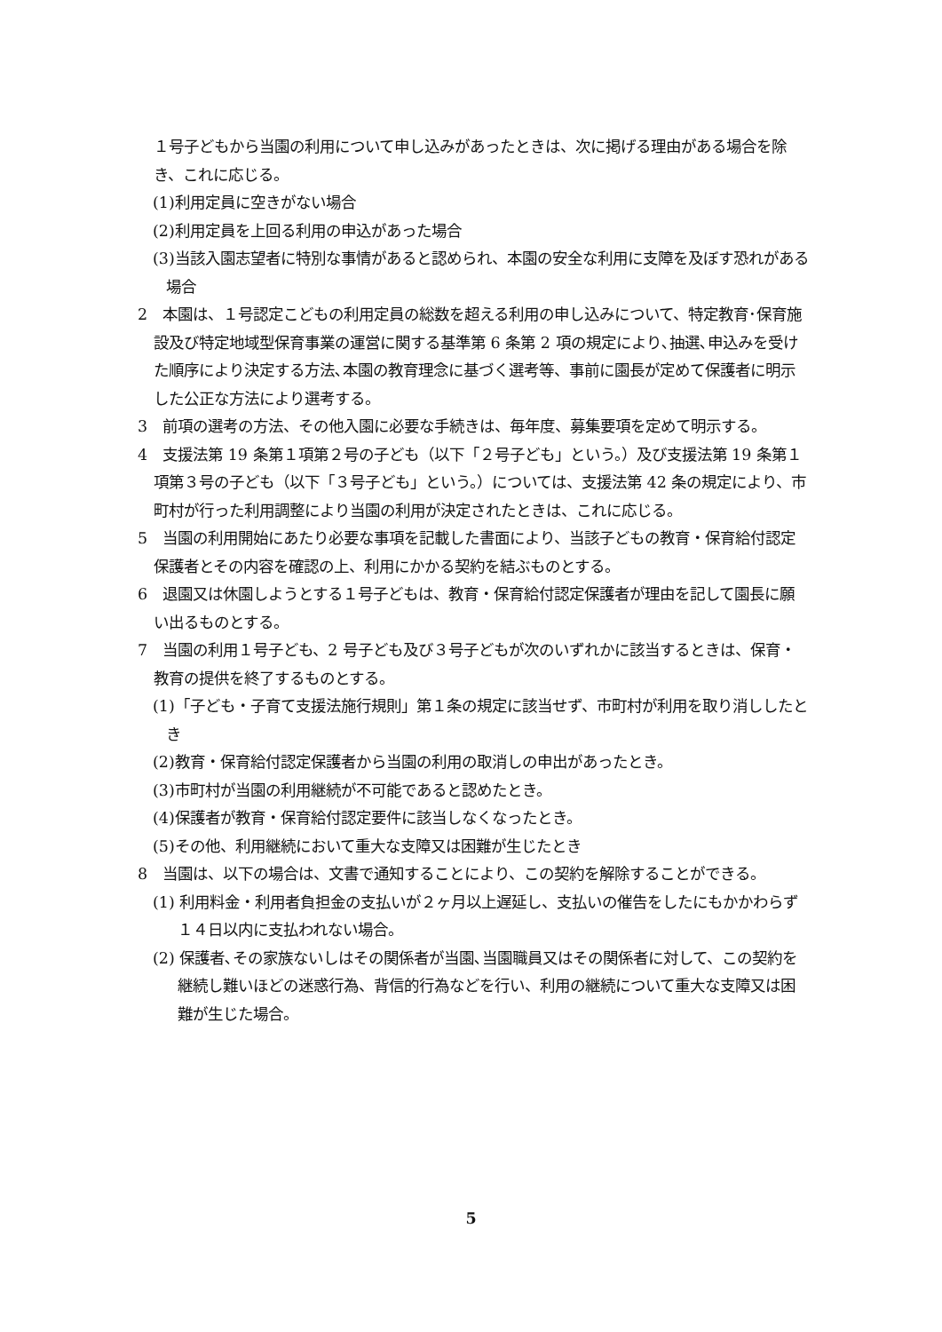１号子どもから当園の利用について申し込みがあったときは、次に掲げる理由がある場合を除き、これに応じる。
(1)利用定員に空きがない場合
(2)利用定員を上回る利用の申込があった場合
(3)当該入園志望者に特別な事情があると認められ、本園の安全な利用に支障を及ぼす恐れがある場合
2　本園は、１号認定こどもの利用定員の総数を超える利用の申し込みについて、特定教育･保育施設及び特定地域型保育事業の運営に関する基準第 6 条第 2 項の規定により､抽選､申込みを受けた順序により決定する方法､本園の教育理念に基づく選考等、事前に園長が定めて保護者に明示した公正な方法により選考する。
3　前項の選考の方法、その他入園に必要な手続きは、毎年度、募集要項を定めて明示する。
4　支援法第 19 条第１項第２号の子ども（以下「２号子ども」という。）及び支援法第 19 条第１項第３号の子ども（以下「３号子ども」という。）については、支援法第 42 条の規定により、市町村が行った利用調整により当園の利用が決定されたときは、これに応じる。
5　当園の利用開始にあたり必要な事項を記載した書面により、当該子どもの教育・保育給付認定保護者とその内容を確認の上、利用にかかる契約を結ぶものとする。
6　退園又は休園しようとする１号子どもは、教育・保育給付認定保護者が理由を記して園長に願い出るものとする。
7　当園の利用１号子ども、2 号子ども及び３号子どもが次のいずれかに該当するときは、保育・教育の提供を終了するものとする。
(1)「子ども・子育て支援法施行規則」第１条の規定に該当せず、市町村が利用を取り消ししたとき
(2)教育・保育給付認定保護者から当園の利用の取消しの申出があったとき。
(3)市町村が当園の利用継続が不可能であると認めたとき。
(4)保護者が教育・保育給付認定要件に該当しなくなったとき。
(5)その他、利用継続において重大な支障又は困難が生じたとき
8　当園は、以下の場合は、文書で通知することにより、この契約を解除することができる。
(1) 利用料金・利用者負担金の支払いが２ヶ月以上遅延し、支払いの催告をしたにもかかわらず１４日以内に支払われない場合。
(2) 保護者､その家族ないしはその関係者が当園､当園職員又はその関係者に対して、この契約を継続し難いほどの迷惑行為、背信的行為などを行い、利用の継続について重大な支障又は困難が生じた場合。
5